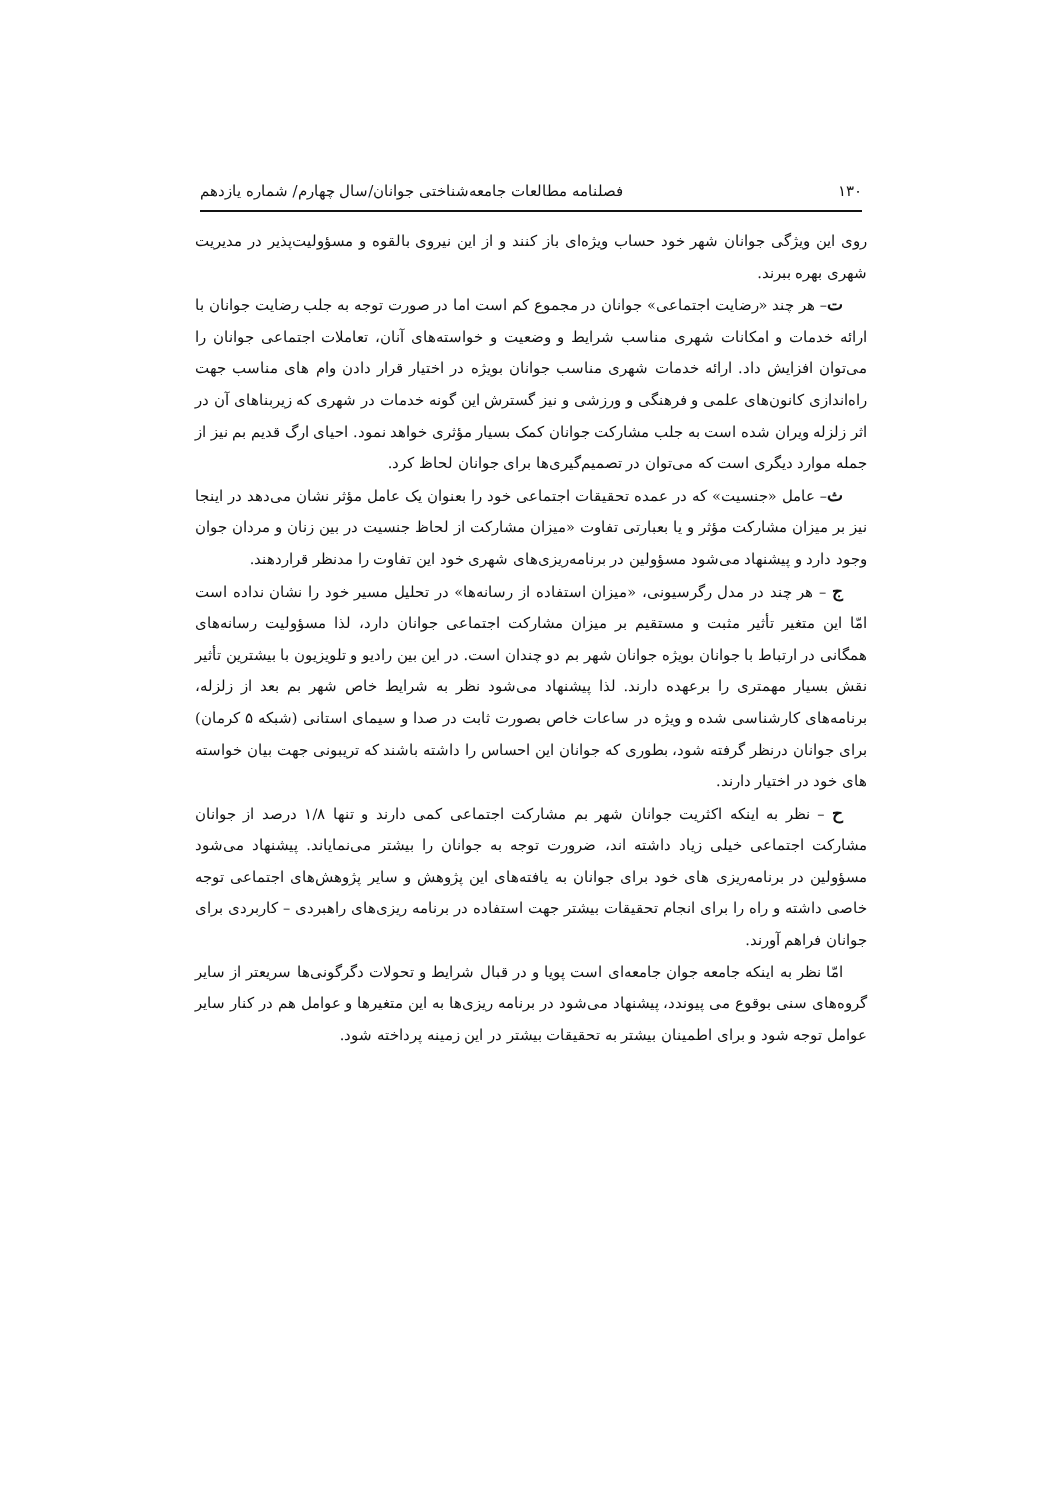۱۳۰ فصلنامه مطالعات جامعه‌شناختی جوانان/سال چهارم/ شماره یازدهم
روی این ویژگی جوانان شهر خود حساب ویژه‌ای باز کنند و از این نیروی بالقوه و مسؤولیت‌پذیر در مدیریت شهری بهره ببرند.
ت– هر چند «رضایت اجتماعی» جوانان در مجموع کم است اما در صورت توجه به جلب رضایت جوانان با ارائه خدمات و امکانات شهری مناسب شرایط و وضعیت و خواسته‌های آنان، تعاملات اجتماعی جوانان را می‌توان افزایش داد. ارائه خدمات شهری مناسب جوانان بویژه در اختیار قرار دادن وام های مناسب جهت راه‌اندازی کانون‌های علمی و فرهنگی و ورزشی و نیز گسترش این گونه خدمات در شهری که زیربناهای آن در اثر زلزله ویران شده است به جلب مشارکت جوانان کمک بسیار مؤثری خواهد نمود. احیای ارگ قدیم بم نیز از جمله موارد دیگری است که می‌توان در تصمیم‌گیری‌ها برای جوانان لحاظ کرد.
ث– عامل «جنسیت» که در عمده تحقیقات اجتماعی خود را بعنوان یک عامل مؤثر نشان می‌دهد در اینجا نیز بر میزان مشارکت مؤثر و یا بعبارتی تفاوت «میزان مشارکت از لحاظ جنسیت در بین زنان و مردان جوان وجود دارد و پیشنهاد می‌شود مسؤولین در برنامه‌ریزی‌های شهری خود این تفاوت را مدنظر قراردهند.
ج – هر چند در مدل رگرسیونی، «میزان استفاده از رسانه‌ها» در تحلیل مسیر خود را نشان نداده است امّا این متغیر تأثیر مثبت و مستقیم بر میزان مشارکت اجتماعی جوانان دارد، لذا مسؤولیت رسانه‌های همگانی در ارتباط با جوانان بویژه جوانان شهر بم دو چندان است. در این بین رادیو و تلویزیون با بیشترین تأثیر نقش بسیار مهمتری را برعهده دارند. لذا پیشنهاد می‌شود نظر به شرایط خاص شهر بم بعد از زلزله، برنامه‌های کارشناسی شده و ویژه در ساعات خاص بصورت ثابت در صدا و سیمای استانی (شبکه ۵ کرمان) برای جوانان درنظر گرفته شود، بطوری که جوانان این احساس را داشته باشند که تریبونی جهت بیان خواسته های خود در اختیار دارند.
ح – نظر به اینکه اکثریت جوانان شهر بم مشارکت اجتماعی کمی دارند و تنها ۱/۸ درصد از جوانان مشارکت اجتماعی خیلی زیاد داشته اند، ضرورت توجه به جوانان را بیشتر می‌نمایاند. پیشنهاد می‌شود مسؤولین در برنامه‌ریزی های خود برای جوانان به یافته‌های این پژوهش و سایر پژوهش‌های اجتماعی توجه خاصی داشته و راه را برای انجام تحقیقات بیشتر جهت استفاده در برنامه ریزی‌های راهبردی – کاربردی برای جوانان فراهم آورند.
امّا نظر به اینکه جامعه جوان جامعه‌ای است پویا و در قبال شرایط و تحولات دگرگونی‌ها سریعتر از سایر گروه‌های سنی بوقوع می پیوندد، پیشنهاد می‌شود در برنامه ریزی‌ها به این متغیرها و عوامل هم در کنار سایر عوامل توجه شود و برای اطمینان بیشتر به تحقیقات بیشتر در این زمینه پرداخته شود.